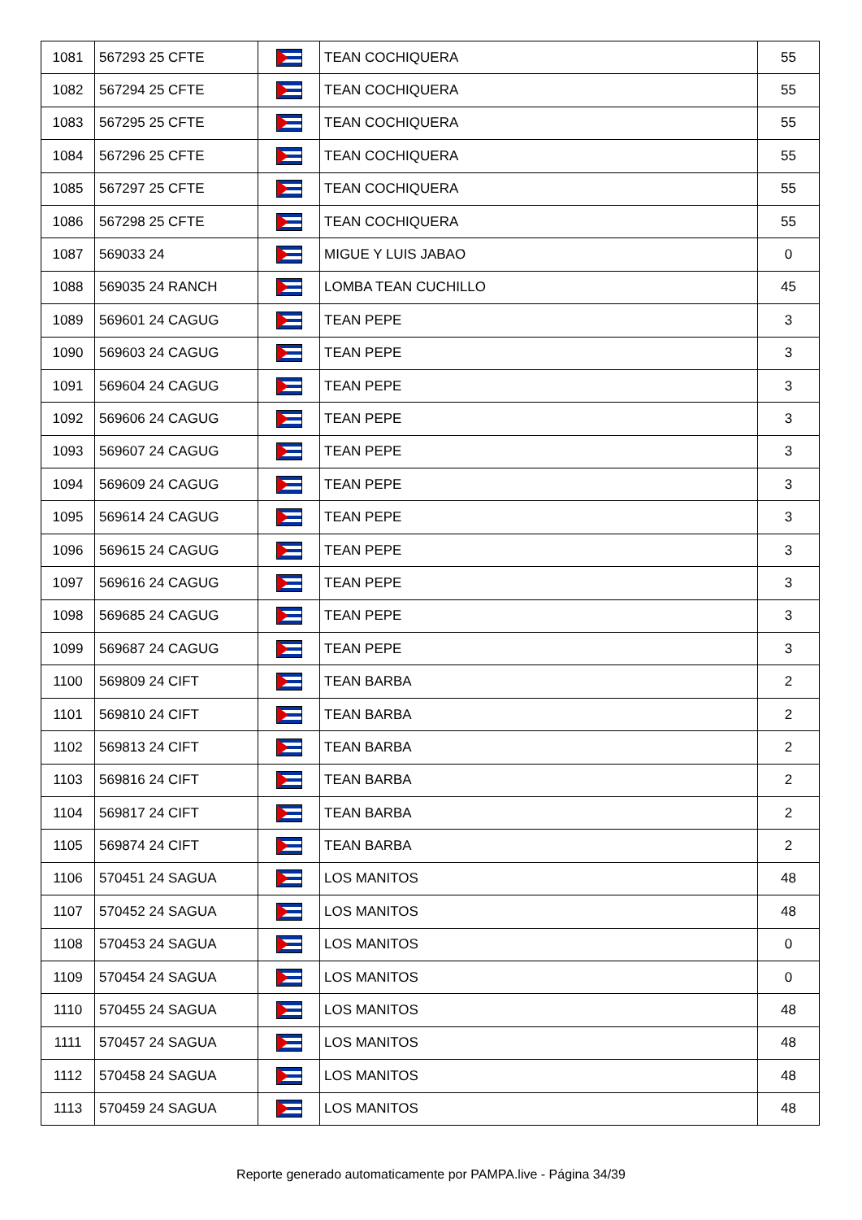| 1081 | 567293 25 CFTE | | TEAN COCHIQUERA | 55 |
| 1082 | 567294 25 CFTE | | TEAN COCHIQUERA | 55 |
| 1083 | 567295 25 CFTE | | TEAN COCHIQUERA | 55 |
| 1084 | 567296 25 CFTE | | TEAN COCHIQUERA | 55 |
| 1085 | 567297 25 CFTE | | TEAN COCHIQUERA | 55 |
| 1086 | 567298 25 CFTE | | TEAN COCHIQUERA | 55 |
| 1087 | 569033 24 | | MIGUE Y LUIS JABAO | 0 |
| 1088 | 569035 24 RANCH | | LOMBA TEAN CUCHILLO | 45 |
| 1089 | 569601 24 CAGUG | | TEAN PEPE | 3 |
| 1090 | 569603 24 CAGUG | | TEAN PEPE | 3 |
| 1091 | 569604 24 CAGUG | | TEAN PEPE | 3 |
| 1092 | 569606 24 CAGUG | | TEAN PEPE | 3 |
| 1093 | 569607 24 CAGUG | | TEAN PEPE | 3 |
| 1094 | 569609 24 CAGUG | | TEAN PEPE | 3 |
| 1095 | 569614 24 CAGUG | | TEAN PEPE | 3 |
| 1096 | 569615 24 CAGUG | | TEAN PEPE | 3 |
| 1097 | 569616 24 CAGUG | | TEAN PEPE | 3 |
| 1098 | 569685 24 CAGUG | | TEAN PEPE | 3 |
| 1099 | 569687 24 CAGUG | | TEAN PEPE | 3 |
| 1100 | 569809 24 CIFT | | TEAN BARBA | 2 |
| 1101 | 569810 24 CIFT | | TEAN BARBA | 2 |
| 1102 | 569813 24 CIFT | | TEAN BARBA | 2 |
| 1103 | 569816 24 CIFT | | TEAN BARBA | 2 |
| 1104 | 569817 24 CIFT | | TEAN BARBA | 2 |
| 1105 | 569874 24 CIFT | | TEAN BARBA | 2 |
| 1106 | 570451 24 SAGUA | | LOS MANITOS | 48 |
| 1107 | 570452 24 SAGUA | | LOS MANITOS | 48 |
| 1108 | 570453 24 SAGUA | | LOS MANITOS | 0 |
| 1109 | 570454 24 SAGUA | | LOS MANITOS | 0 |
| 1110 | 570455 24 SAGUA | | LOS MANITOS | 48 |
| 1111 | 570457 24 SAGUA | | LOS MANITOS | 48 |
| 1112 | 570458 24 SAGUA | | LOS MANITOS | 48 |
| 1113 | 570459 24 SAGUA | | LOS MANITOS | 48 |
Reporte generado automaticamente por PAMPA.live - Página 34/39